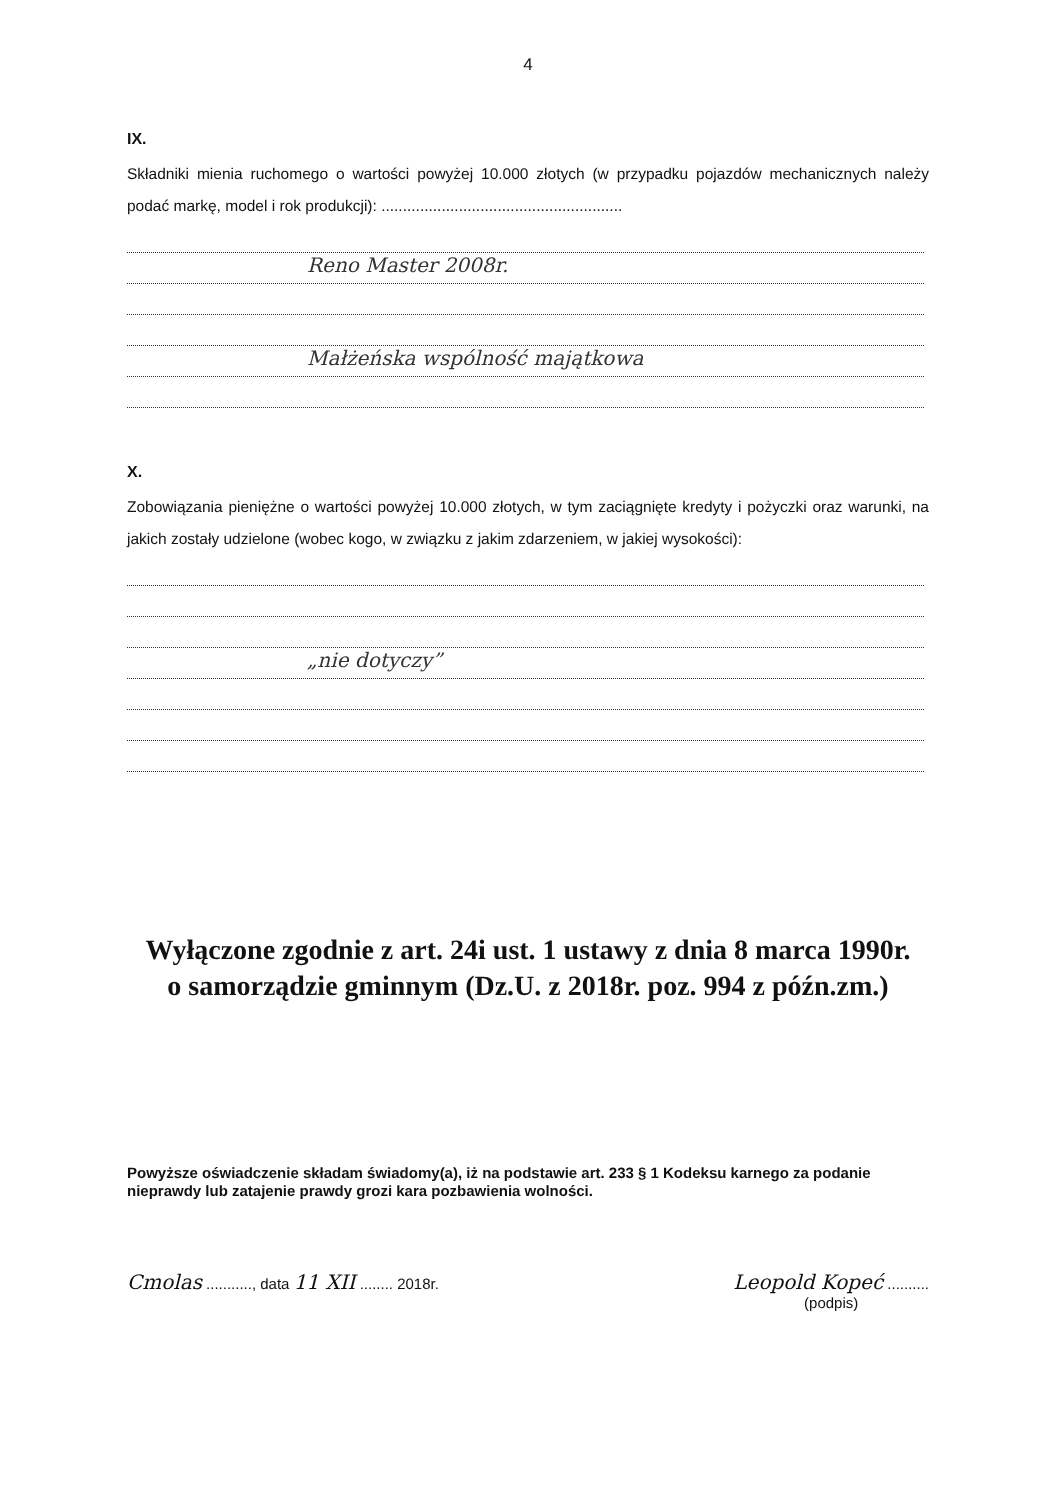4
IX.
Składniki mienia ruchomego o wartości powyżej 10.000 złotych (w przypadku pojazdów mechanicznych należy podać markę, model i rok produkcji): ........................................................
Reno Master 2008r.
Małżeńska wspólność majątkowa
X.
Zobowiązania pieniężne o wartości powyżej 10.000 złotych, w tym zaciągnięte kredyty i pożyczki oraz warunki, na jakich zostały udzielone (wobec kogo, w związku z jakim zdarzeniem, w jakiej wysokości):
„nie dotyczy”
Wyłączone zgodnie z art. 24i ust. 1 ustawy z dnia 8 marca 1990r.
o samorządzie gminnym (Dz.U. z 2018r. poz. 994 z późn.zm.)
Powyższe oświadczenie składam świadomy(a), iż na podstawie art. 233 § 1 Kodeksu karnego za podanie nieprawdy lub zatajenie prawdy grozi kara pozbawienia wolności.
Cmolas ..........., data 11 XII ........ 2018r.
Leopold Kopeć ..........
(podpis)